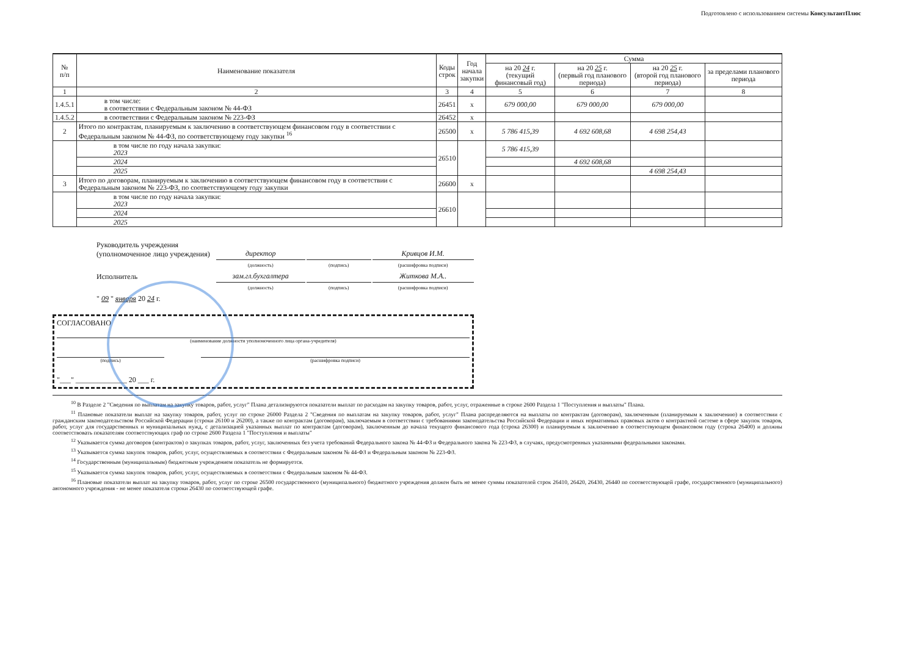Подготовлено с использованием системы КонсультантПлюс
| № п/п | Наименование показателя | Коды строк | Год начала закупки | Сумма | | | |
| --- | --- | --- | --- | --- | --- | --- | --- |
| | | | | на 20 24 г. (текущий финансовый год) | на 20 25 г. (первый год планового периода) | на 20 25 г. (второй год планового периода) | за пределами планового периода |
| 1 | 2 | 3 | 4 | 5 | 6 | 7 | 8 |
| 1.4.5.1 | в том числе: в соответствии с Федеральным законом № 44-ФЗ | 26451 | х | 679 000,00 | 679 000,00 | 679 000,00 | |
| 1.4.5.2 | в соответствии с Федеральным законом № 223-ФЗ | 26452 | х | | | | |
| 2 | Итого по контрактам, планируемым к заключению в соответствующем финансовом году в соответствии с Федеральным законом № 44-ФЗ, по соответствующему году закупки <sup>16</sup> | 26500 | х | 5 786 415,39 | 4 692 608,68 | 4 698 254,43 | |
| | в том числе по году начала закупки: 2023 | 26510 | | 5 786 415,39 | | | |
| | 2024 | | | | 4 692 608,68 | | |
| | 2025 | | | | | 4 698 254,43 | |
| 3 | Итого по договорам, планируемым к заключению в соответствующем финансовом году в соответствии с Федеральным законом № 223-ФЗ, по соответствующему году закупки | 26600 | х | | | | |
| | в том числе по году начала закупки: 2023 | 26610 | | | | | |
| | 2024 | | | | | | |
| | 2025 | | | | | | |
| Руководитель учреждения (уполномоченное лицо учреждения) | директор | | Кривцов И.М. |
| | (должность) | (подпись) | (расшифровка подписи) |
| Исполнитель | зам.гл.бухгалтера | | Житкова М.А.. |
| | (должность) | (подпись) | (расшифровка подписи) |
| " 09 " января 20 24 г. | | | |
СОГЛАСОВАНО
(наименование должности уполномоченного лица органа-учредителя)
(подпись) (расшифровка подписи)
"___" ______________ 20 ___ г.
<sup>10</sup> В Разделе 2 "Сведения по выплатам на закупку товаров, работ, услуг" Плана детализируются показатели выплат по расходам на закупку товаров, работ, услуг, отраженные в строке 2600 Раздела 1 "Поступления и выплаты" Плана.
<sup>11</sup> Плановые показатели выплат на закупку товаров, работ, услуг по строке 26000 Раздела 2 "Сведения по выплатам на закупку товаров, работ, услуг" Плана распределяются на выплаты по контрактам (договорам), заключенным (планируемым к заключению) в соответствии с гражданским законодательством Российской Федерации (строки 26100 и 26200), а также по контрактам (договорам), заключаемым в соответствии с требованиями законодательства Российской Федерации и иных нормативных правовых актов о контрактной системе в сфере закупок товаров, работ, услуг для государственных и муниципальных нужд, с детализацией указанных выплат по контрактам (договорам), заключенным до начала текущего финансового года (строка 26300) и планируемым к заключению в соответствующем финансовом году (строка 26400) и должны соответствовать показателям соответствующих граф по строке 2600 Раздела 1 "Поступления и выплаты"
<sup>12</sup> Указывается сумма договоров (контрактов) о закупках товаров, работ, услуг, заключенных без учета требований Федерального закона № 44-ФЗ и Федерального закона № 223-ФЗ, в случаях, предусмотренных указанными федеральными законами.
<sup>13</sup> Указывается сумма закупок товаров, работ, услуг, осуществляемых в соответствии с Федеральным законом № 44-ФЗ и Федеральным законом № 223-ФЗ.
<sup>14</sup> Государственным (муниципальным) бюджетным учреждением показатель не формируется.
<sup>15</sup> Указывается сумма закупок товаров, работ, услуг, осуществляемых в соответствии с Федеральным законом № 44-ФЗ.
<sup>16</sup> Плановые показатели выплат на закупку товаров, работ, услуг по строке 26500 государственного (муниципального) бюджетного учреждения должен быть не менее суммы показателей строк 26410, 26420, 26430, 26440 по соответствующей графе, государственного (муниципального) автономного учреждения - не менее показателя строки 26430 по соответствующей графе.